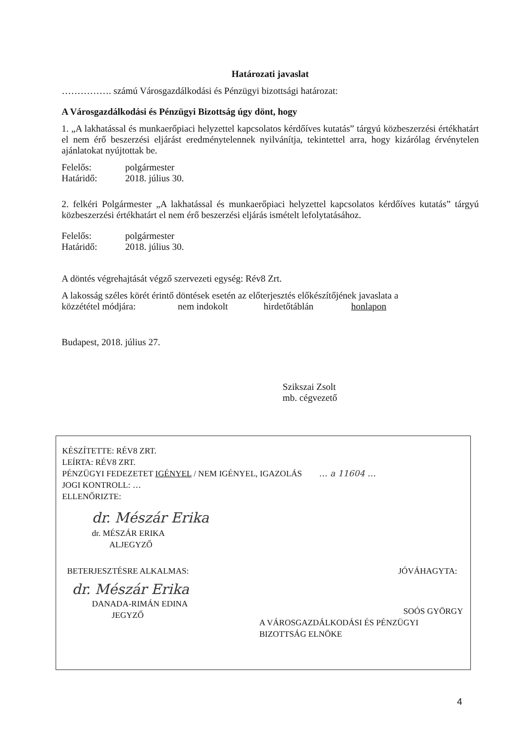Határozati javaslat
……………. számú Városgazdálkodási és Pénzügyi bizottsági határozat:
A Városgazdálkodási és Pénzügyi Bizottság úgy dönt, hogy
1. „A lakhatással és munkaerőpiaci helyzettel kapcsolatos kérdőíves kutatás” tárgyú közbeszerzési értékhatárt el nem érő beszerzési eljárást eredménytelennek nyilvánítja, tekintettel arra, hogy kizárólag érvénytelen ajánlatokat nyújtottak be.
Felelős: polgármester
Határidő: 2018. július 30.
2. felkéri Polgármester „A lakhatással és munkaerőpiaci helyzettel kapcsolatos kérdőíves kutatás” tárgyú közbeszerzési értékhatárt el nem érő beszerzési eljárás ismételt lefolytatásához.
Felelős: polgármester
Határidő: 2018. július 30.
A döntés végrehajtását végző szervezeti egység: Rév8 Zrt.
A lakosság széles körét érintő döntések esetén az előterjesztés előkészítőjének javaslata a
közzététel módjára: nem indokolt hirdetőtáblán honlapon
Budapest, 2018. július 27.
Szikszai Zsolt
mb. cégvezető
KÉSZÍTETTE: RÉV8 ZRT.
LEÍRTA: RÉV8 ZRT.
PÉNZÜGYI FEDEZETET IGÉNYEL / NEM IGÉNYEL, IGAZOLÁS … a 11604 …
JOGI KONTROLL: …
ELLENŐRIZTE:
dr. Mészár Erika
dr. MÉSZÁR ERIKA
ALJEGYZŐ
BETERJESZTÉSRE ALKALMAS:
dr. Mészár Erika
DANADA-RIMÁN EDINA
JEGYZŐ
JÓVÁHAGYTA:
SOÓS GYÖRGY
A VÁROSGAZDÁLKODÁSI ÉS PÉNZÜGYI BIZOTTSÁG ELNÖKE
4